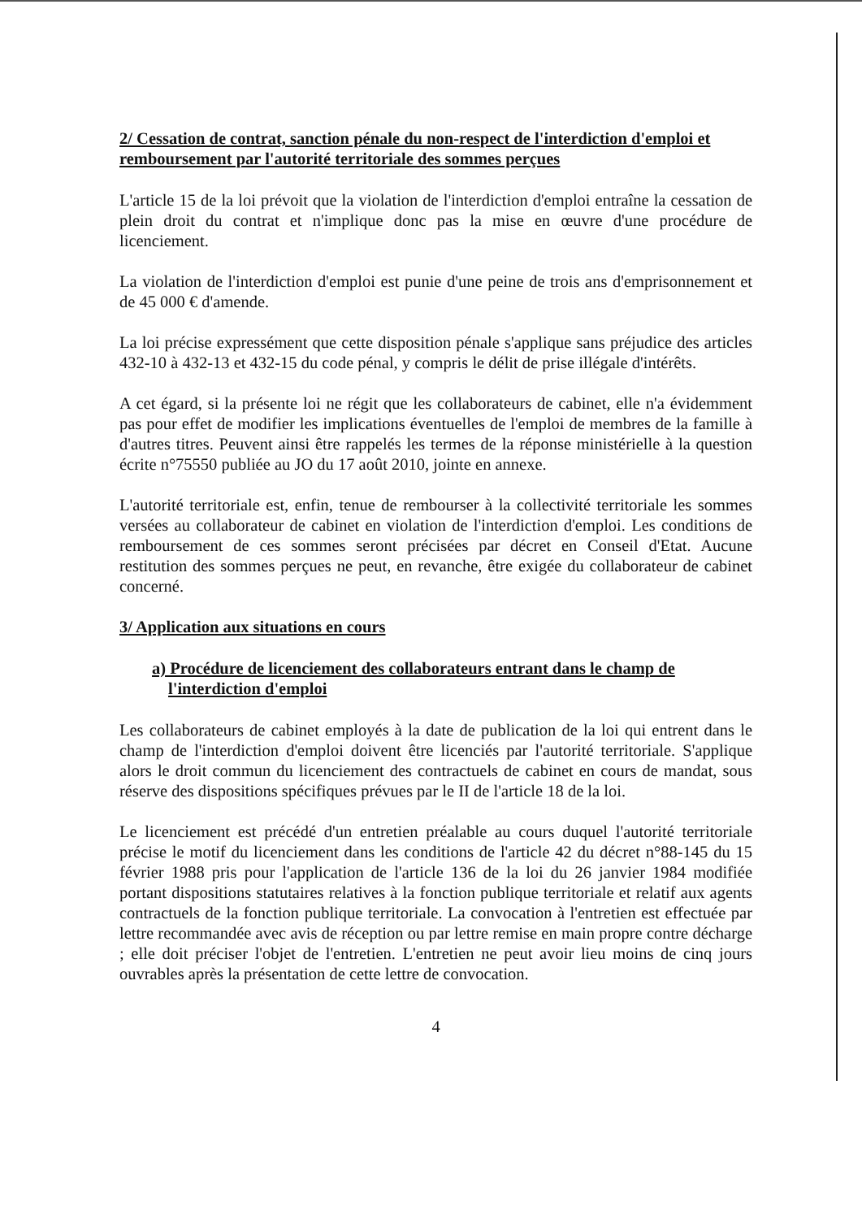2/ Cessation de contrat, sanction pénale du non-respect de l'interdiction d'emploi et remboursement par l'autorité territoriale des sommes perçues
L'article 15 de la loi prévoit que la violation de l'interdiction d'emploi entraîne la cessation de plein droit du contrat et n'implique donc pas la mise en œuvre d'une procédure de licenciement.
La violation de l'interdiction d'emploi est punie d'une peine de trois ans d'emprisonnement et de 45 000 € d'amende.
La loi précise expressément que cette disposition pénale s'applique sans préjudice des articles 432-10 à 432-13 et 432-15 du code pénal, y compris le délit de prise illégale d'intérêts.
A cet égard, si la présente loi ne régit que les collaborateurs de cabinet, elle n'a évidemment pas pour effet de modifier les implications éventuelles de l'emploi de membres de la famille à d'autres titres. Peuvent ainsi être rappelés les termes de la réponse ministérielle à la question écrite n°75550 publiée au JO du 17 août 2010, jointe en annexe.
L'autorité territoriale est, enfin, tenue de rembourser à la collectivité territoriale les sommes versées au collaborateur de cabinet en violation de l'interdiction d'emploi. Les conditions de remboursement de ces sommes seront précisées par décret en Conseil d'Etat. Aucune restitution des sommes perçues ne peut, en revanche, être exigée du collaborateur de cabinet concerné.
3/ Application aux situations en cours
a) Procédure de licenciement des collaborateurs entrant dans le champ de l'interdiction d'emploi
Les collaborateurs de cabinet employés à la date de publication de la loi qui entrent dans le champ de l'interdiction d'emploi doivent être licenciés par l'autorité territoriale. S'applique alors le droit commun du licenciement des contractuels de cabinet en cours de mandat, sous réserve des dispositions spécifiques prévues par le II de l'article 18 de la loi.
Le licenciement est précédé d'un entretien préalable au cours duquel l'autorité territoriale précise le motif du licenciement dans les conditions de l'article 42 du décret n°88-145 du 15 février 1988 pris pour l'application de l'article 136 de la loi du 26 janvier 1984 modifiée portant dispositions statutaires relatives à la fonction publique territoriale et relatif aux agents contractuels de la fonction publique territoriale. La convocation à l'entretien est effectuée par lettre recommandée avec avis de réception ou par lettre remise en main propre contre décharge ; elle doit préciser l'objet de l'entretien. L'entretien ne peut avoir lieu moins de cinq jours ouvrables après la présentation de cette lettre de convocation.
4